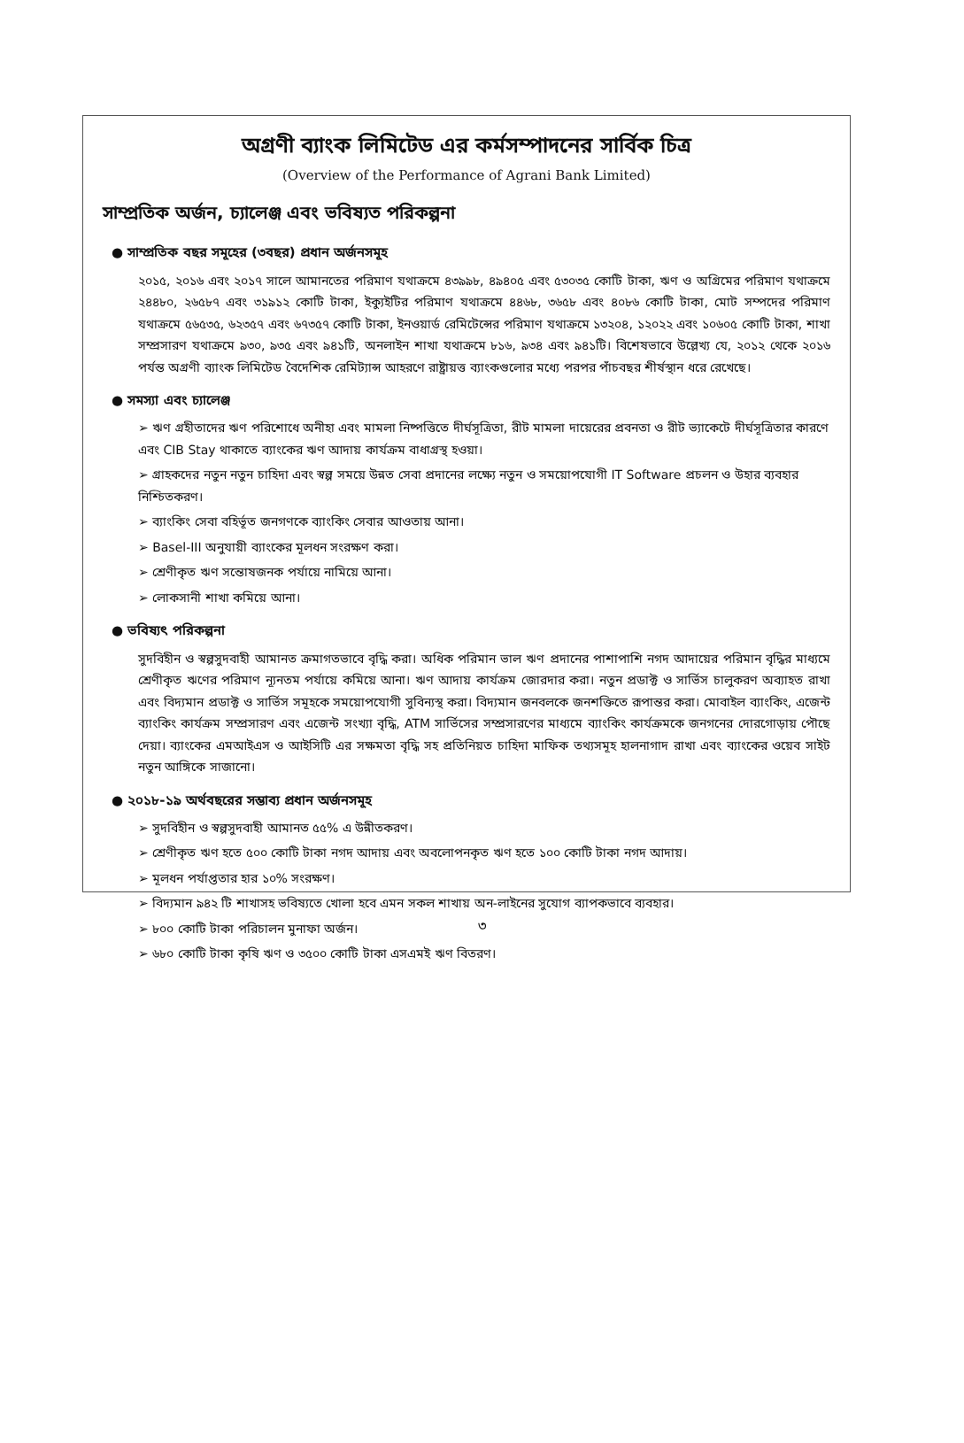অগ্রণী ব্যাংক লিমিটেড এর কর্মসম্পাদনের সার্বিক চিত্র
(Overview of the Performance of Agrani Bank Limited)
সাম্প্রতিক অর্জন, চ্যালেঞ্জ এবং ভবিষ্যত পরিকল্পনা
● সাম্প্রতিক বছর সমূহের (৩বছর) প্রধান অর্জনসমূহ
২০১৫, ২০১৬ এবং ২০১৭ সালে আমানতের পরিমাণ যথাক্রমে ৪৩৯৯৮, ৪৯৪০৫ এবং ৫৩০৩৫ কোটি টাকা, ঋণ ও অগ্রিমের পরিমাণ যথাক্রমে ২৪৪৮০, ২৬৫৮৭ এবং ৩১৯১২ কোটি টাকা, ইক্যুইটির পরিমাণ যথাক্রমে ৪৪৬৮, ৩৬৫৮ এবং ৪০৮৬ কোটি টাকা, মোট সম্পদের পরিমাণ যথাক্রমে ৫৬৫৩৫, ৬২৩৫৭ এবং ৬৭৩৫৭ কোটি টাকা, ইনওয়ার্ড রেমিটেন্সের পরিমাণ যথাক্রমে ১৩২০৪, ১২০২২ এবং ১০৬০৫ কোটি টাকা, শাখা সম্প্রসারণ যথাক্রমে ৯৩০, ৯৩৫ এবং ৯৪১টি, অনলাইন শাখা যথাক্রমে ৮১৬, ৯৩৪ এবং ৯৪১টি। বিশেষভাবে উল্লেখ্য যে, ২০১২ থেকে ২০১৬ পর্যন্ত অগ্রণী ব্যাংক লিমিটেড বৈদেশিক রেমিট্যান্স আহরণে রাষ্ট্রায়ত্ত ব্যাংকগুলোর মধ্যে পরপর পাঁচবছর শীর্ষস্থান ধরে রেখেছে।
● সমস্যা এবং চ্যালেঞ্জ
➢ ঋণ গ্রহীতাদের ঋণ পরিশোধে অনীহা এবং মামলা নিষ্পত্তিতে দীর্ঘসূত্রিতা, রীট মামলা দায়েরের প্রবনতা ও রীট ভ্যাকেটে দীর্ঘসূত্রিতার কারণে এবং CIB Stay থাকাতে ব্যাংকের ঋণ আদায় কার্যক্রম বাধাগ্রস্থ হওয়া।
➢ গ্রাহকদের নতুন নতুন চাহিদা এবং স্বল্প সময়ে উন্নত সেবা প্রদানের লক্ষ্যে নতুন ও সময়োপযোগী IT Software প্রচলন ও উহার ব্যবহার নিশ্চিতকরণ।
➢ ব্যাংকিং সেবা বহির্ভূত জনগণকে ব্যাংকিং সেবার আওতায় আনা।
➢ Basel-III অনুযায়ী ব্যাংকের মূলধন সংরক্ষণ করা।
➢ শ্রেণীকৃত ঋণ সন্তোষজনক পর্যায়ে নামিয়ে আনা।
➢ লোকসানী শাখা কমিয়ে আনা।
● ভবিষ্যৎ পরিকল্পনা
সুদবিহীন ও স্বল্পসুদবাহী আমানত ক্রমাগতভাবে বৃদ্ধি করা। অধিক পরিমান ভাল ঋণ প্রদানের পাশাপাশি নগদ আদায়ের পরিমান বৃদ্ধির মাধ্যমে শ্রেণীকৃত ঋণের পরিমাণ ন্যূনতম পর্যায়ে কমিয়ে আনা। ঋণ আদায় কার্যক্রম জোরদার করা। নতুন প্রডাক্ট ও সার্ভিস চালুকরণ অব্যাহত রাখা এবং বিদ্যমান প্রডাক্ট ও সার্ভিস সমূহকে সময়োপযোগী সুবিন্যস্থ করা। বিদ্যমান জনবলকে জনশক্তিতে রূপান্তর করা। মোবাইল ব্যাংকিং, এজেন্ট ব্যাংকিং কার্যক্রম সম্প্রসারণ এবং এজেন্ট সংখ্যা বৃদ্ধি, ATM সার্ভিসের সম্প্রসারণের মাধ্যমে ব্যাংকিং কার্যক্রমকে জনগনের দোরগোড়ায় পৌছে দেয়া। ব্যাংকের এমআইএস ও আইসিটি এর সক্ষমতা বৃদ্ধি সহ প্রতিনিয়ত চাহিদা মাফিক তথ্যসমূহ হালনাগাদ রাখা এবং ব্যাংকের ওয়েব সাইট নতুন আঙ্গিকে সাজানো।
● ২০১৮-১৯ অর্থবছরের সম্ভাব্য প্রধান অর্জনসমূহ
➢ সুদবিহীন ও স্বল্পসুদবাহী আমানত ৫৫% এ উন্নীতকরণ।
➢ শ্রেণীকৃত ঋণ হতে ৫০০ কোটি টাকা নগদ আদায় এবং অবলোপনকৃত ঋণ হতে ১০০ কোটি টাকা নগদ আদায়।
➢ মূলধন পর্যাপ্ততার হার ১০% সংরক্ষণ।
➢ বিদ্যমান ৯৪২ টি শাখাসহ ভবিষ্যতে খোলা হবে এমন সকল শাখায় অন-লাইনের সুযোগ ব্যাপকভাবে ব্যবহার।
➢ ৮০০ কোটি টাকা পরিচালন মুনাফা অর্জন।
➢ ৬৮০ কোটি টাকা কৃষি ঋণ ও ৩৫০০ কোটি টাকা এসএমই ঋণ বিতরণ।
৩